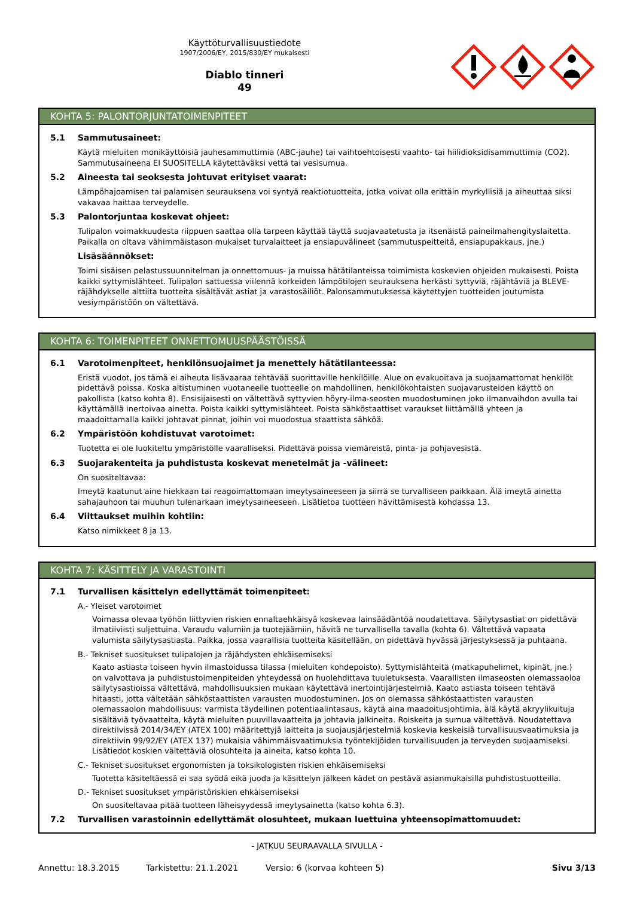Käyttöturvallisuustiedote
1907/2006/EY, 2015/830/EY mukaisesti
Diablo tinneri
49
KOHTA 5: PALONTORJUNTATOIMENPITEET
5.1 Sammutusaineet:
Käytä mieluiten monikäyttöisiä jauhesammuttimia (ABC-jauhe) tai vaihtoehtoisesti vaahto- tai hiilidioksidisammuttimia (CO2). Sammutusaineena EI SUOSITELLA käytettäväksi vettä tai vesisumua.
5.2 Aineesta tai seoksesta johtuvat erityiset vaarat:
Lämpöhajoamisen tai palamisen seurauksena voi syntyä reaktiotuotteita, jotka voivat olla erittäin myrkyllisiä ja aiheuttaa siksi vakavaa haittaa terveydelle.
5.3 Palontorjuntaa koskevat ohjeet:
Tulipalon voimakkuudesta riippuen saattaa olla tarpeen käyttää täyttä suojavaatetusta ja itsenäistä paineilmahengityslaitetta. Paikalla on oltava vähimmäistason mukaiset turvalaitteet ja ensiapuvälineet (sammutuspeitteitä, ensiapupakkaus, jne.)
Lisäsäännökset:
Toimi sisäisen pelastussuunnitelman ja onnettomuus- ja muissa hätätilanteissa toimimista koskevien ohjeiden mukaisesti. Poista kaikki syttymislähteet. Tulipalon sattuessa viilennä korkeiden lämpötilojen seurauksena herkästi syttyviä, räjähtäviä ja BLEVE-räjähdykselle alttiita tuotteita sisältävät astiat ja varastosäiliöt. Palonsammutuksessa käytettyjen tuotteiden joutumista vesiympäristöön on vältettävä.
KOHTA 6: TOIMENPITEET ONNETTOMUUSPÄÄSTÖISSÄ
6.1 Varotoimenpiteet, henkilönsuojaimet ja menettely hätätilanteessa:
Eristä vuodot, jos tämä ei aiheuta lisävaaraa tehtävää suorittaville henkilöille. Alue on evakuoitava ja suojaamattomat henkilöt pidettävä poissa. Koska altistuminen vuotaneelle tuotteelle on mahdollinen, henkilökohtaisten suojavarusteiden käyttö on pakollista (katso kohta 8). Ensisijaisesti on vältettävä syttyvien höyry-ilma-seosten muodostuminen joko ilmanvaihdon avulla tai käyttämällä inertoivaa ainetta. Poista kaikki syttymislähteet. Poista sähköstaattiset varaukset liittämällä yhteen ja maadoittamalla kaikki johtavat pinnat, joihin voi muodostua staattista sähköä.
6.2 Ympäristöön kohdistuvat varotoimet:
Tuotetta ei ole luokiteltu ympäristölle vaaralliseksi. Pidettävä poissa viemäreistä, pinta- ja pohjavesistä.
6.3 Suojarakenteita ja puhdistusta koskevat menetelmät ja -välineet:
On suositeltavaa:
Imeytä kaatunut aine hiekkaan tai reagoimattomaan imeytysaineeseen ja siirrä se turvalliseen paikkaan. Älä imeytä ainetta sahajauhoon tai muuhun tulenarkaan imeytysaineeseen. Lisätietoa tuotteen hävittämisestä kohdassa 13.
6.4 Viittaukset muihin kohtiin:
Katso nimikkeet 8 ja 13.
KOHTA 7: KÄSITTELY JA VARASTOINTI
7.1 Turvallisen käsittelyn edellyttämät toimenpiteet:
A.- Yleiset varotoimet
Voimassa olevaa työhön liittyvien riskien ennaltaehkäisyä koskevaa lainsäädäntöä noudatettava. Säilytysastiat on pidettävä ilmatiiviisti suljettuina. Varaudu valumiin ja tuotejäämiin, hävitä ne turvallisella tavalla (kohta 6). Vältettävä vapaata valumista säilytysastiasta. Paikka, jossa vaarallisia tuotteita käsitellään, on pidettävä hyvässä järjestyksessä ja puhtaana.
B.- Tekniset suositukset tulipalojen ja räjähdysten ehkäisemiseksi
Kaato astiasta toiseen hyvin ilmastoidussa tilassa (mieluiten kohdepoisto). Syttymislähteitä (matkapuhelimet, kipinät, jne.) on valvottava ja puhdistustoimenpiteiden yhteydessä on huolehdittava tuuletuksesta. Vaarallisten ilmaseosten olemassaoloa säilytysastioissa vältettävä, mahdollisuuksien mukaan käytettävä inertointijärjestelmiä. Kaato astiasta toiseen tehtävä hitaasti, jotta vältetään sähköstaattisten varausten muodostuminen. Jos on olemassa sähköstaattisten varausten olemassaolon mahdollisuus: varmista täydellinen potentiaalintasaus, käytä aina maadoitusjohtimia, älä käytä akryylikuituja sisältäviä työvaatteita, käytä mieluiten puuvillavaatteita ja johtavia jalkineita. Roiskeita ja sumua vältettävä. Noudatettava direktiivissä 2014/34/EY (ATEX 100) määritettyjä laitteita ja suojausjärjestelmiä koskevia keskeisiä turvallisuusvaatimuksia ja direktiivin 99/92/EY (ATEX 137) mukaisia vähimmäisvaatimuksia työntekijöiden turvallisuuden ja terveyden suojaamiseksi. Lisätiedot koskien vältettäviä olosuhteita ja aineita, katso kohta 10.
C.- Tekniset suositukset ergonomisten ja toksikologisten riskien ehkäisemiseksi
Tuotetta käsiteltäessä ei saa syödä eikä juoda ja käsittelyn jälkeen kädet on pestävä asianmukaisilla puhdistustuotteilla.
D.- Tekniset suositukset ympäristöriskien ehkäisemiseksi
On suositeltavaa pitää tuotteen läheisyydessä imeytysainetta (katso kohta 6.3).
7.2 Turvallisen varastoinnin edellyttämät olosuhteet, mukaan luettuina yhteensopimattomuudet:
- JATKUU SEURAAVALLA SIVULLA -
Annettu: 18.3.2015 Tarkistettu: 21.1.2021 Versio: 6 (korvaa kohteen 5) Sivu 3/13